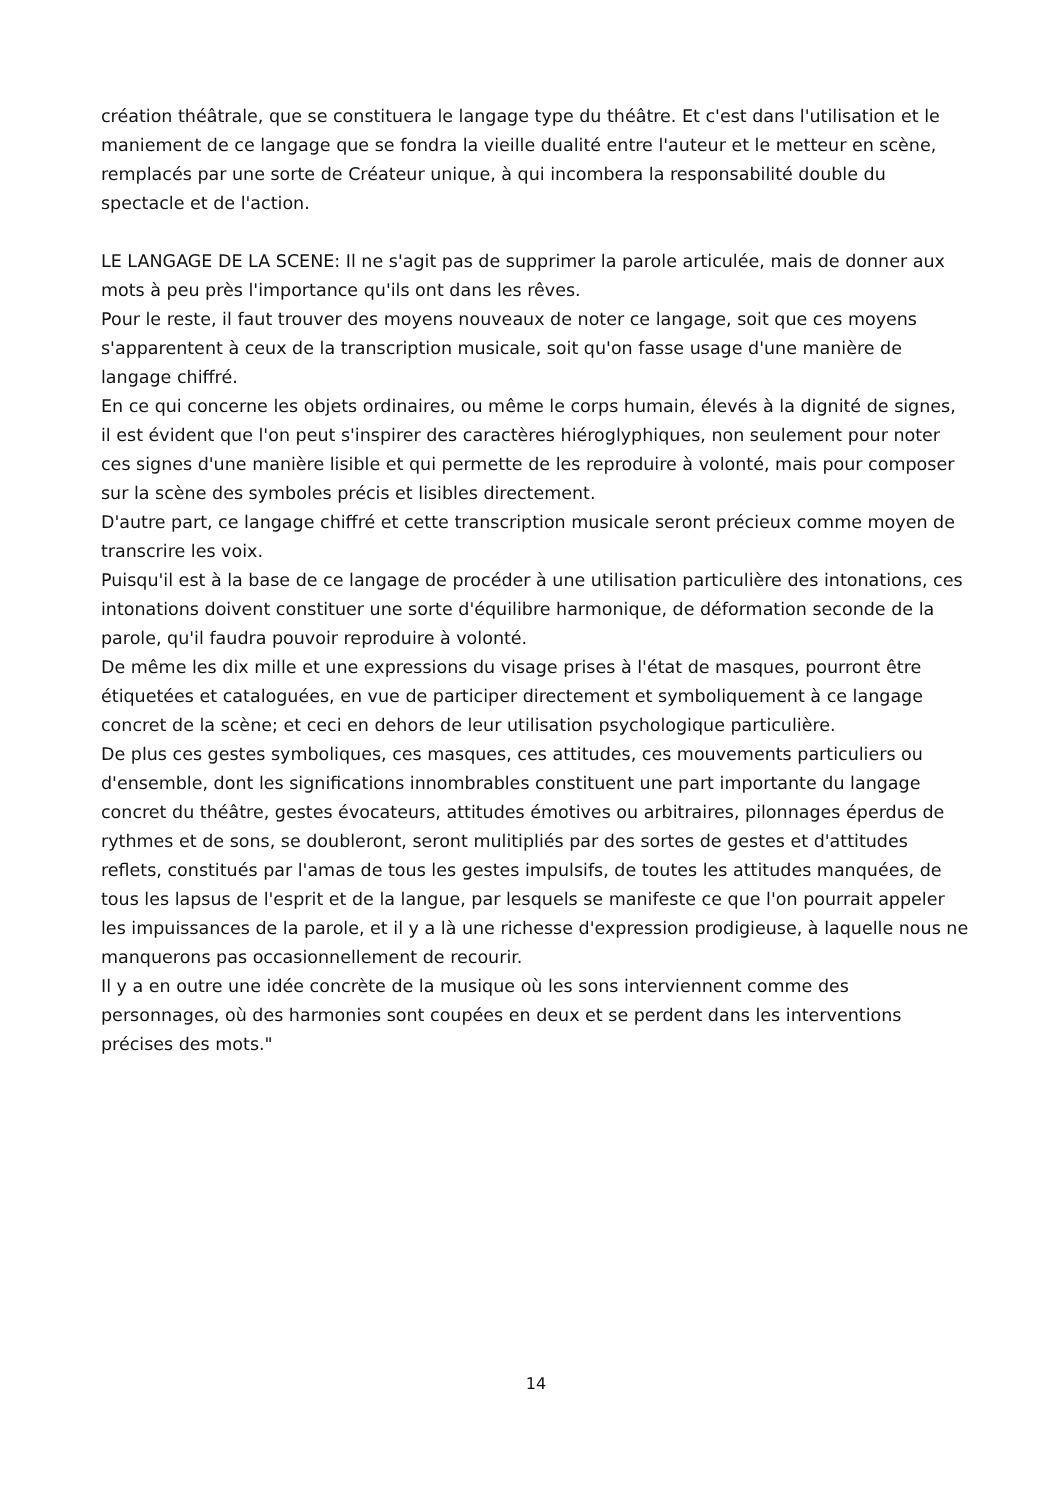création théâtrale, que se constituera le langage type du théâtre. Et c'est dans l'utilisation et le maniement de ce langage que se fondra la vieille dualité entre l'auteur et le metteur en scène, remplacés par une sorte de Créateur unique, à qui incombera la responsabilité double du spectacle et de l'action.
LE LANGAGE DE LA SCENE: Il ne s'agit pas de supprimer la parole articulée, mais de donner aux mots à peu près l'importance qu'ils ont dans les rêves.
Pour le reste, il faut trouver des moyens nouveaux de noter ce langage, soit que ces moyens s'apparentent à ceux de la transcription musicale, soit qu'on fasse usage d'une manière de langage chiffré.
En ce qui concerne les objets ordinaires, ou même le corps humain, élevés à la dignité de signes, il est évident que l'on peut s'inspirer des caractères hiéroglyphiques, non seulement pour noter ces signes d'une manière lisible et qui permette de les reproduire à volonté, mais pour composer sur la scène des symboles précis et lisibles directement.
D'autre part, ce langage chiffré et cette transcription musicale seront précieux comme moyen de transcrire les voix.
Puisqu'il est à la base de ce langage de procéder à une utilisation particulière des intonations, ces intonations doivent constituer une sorte d'équilibre harmonique, de déformation seconde de la parole, qu'il faudra pouvoir reproduire à volonté.
De même les dix mille et une expressions du visage prises à l'état de masques, pourront être étiquetées et cataloguées, en vue de participer directement et symboliquement à ce langage concret de la scène; et ceci en dehors de leur utilisation psychologique particulière.
De plus ces gestes symboliques, ces masques, ces attitudes, ces mouvements particuliers ou d'ensemble, dont les significations innombrables constituent une part importante du langage concret du théâtre, gestes évocateurs, attitudes émotives ou arbitraires, pilonnages éperdus de rythmes et de sons, se doubleront, seront mulitipliés par des sortes de gestes et d'attitudes reflets, constitués par l'amas de tous les gestes impulsifs, de toutes les attitudes manquées, de tous les lapsus de l'esprit et de la langue, par lesquels se manifeste ce que l'on pourrait appeler les impuissances de la parole, et il y a là une richesse d'expression prodigieuse, à laquelle nous ne manquerons pas occasionnellement de recourir.
Il y a en outre une idée concrète de la musique où les sons interviennent comme des personnages, où des harmonies sont coupées en deux et se perdent dans les interventions précises des mots."
14